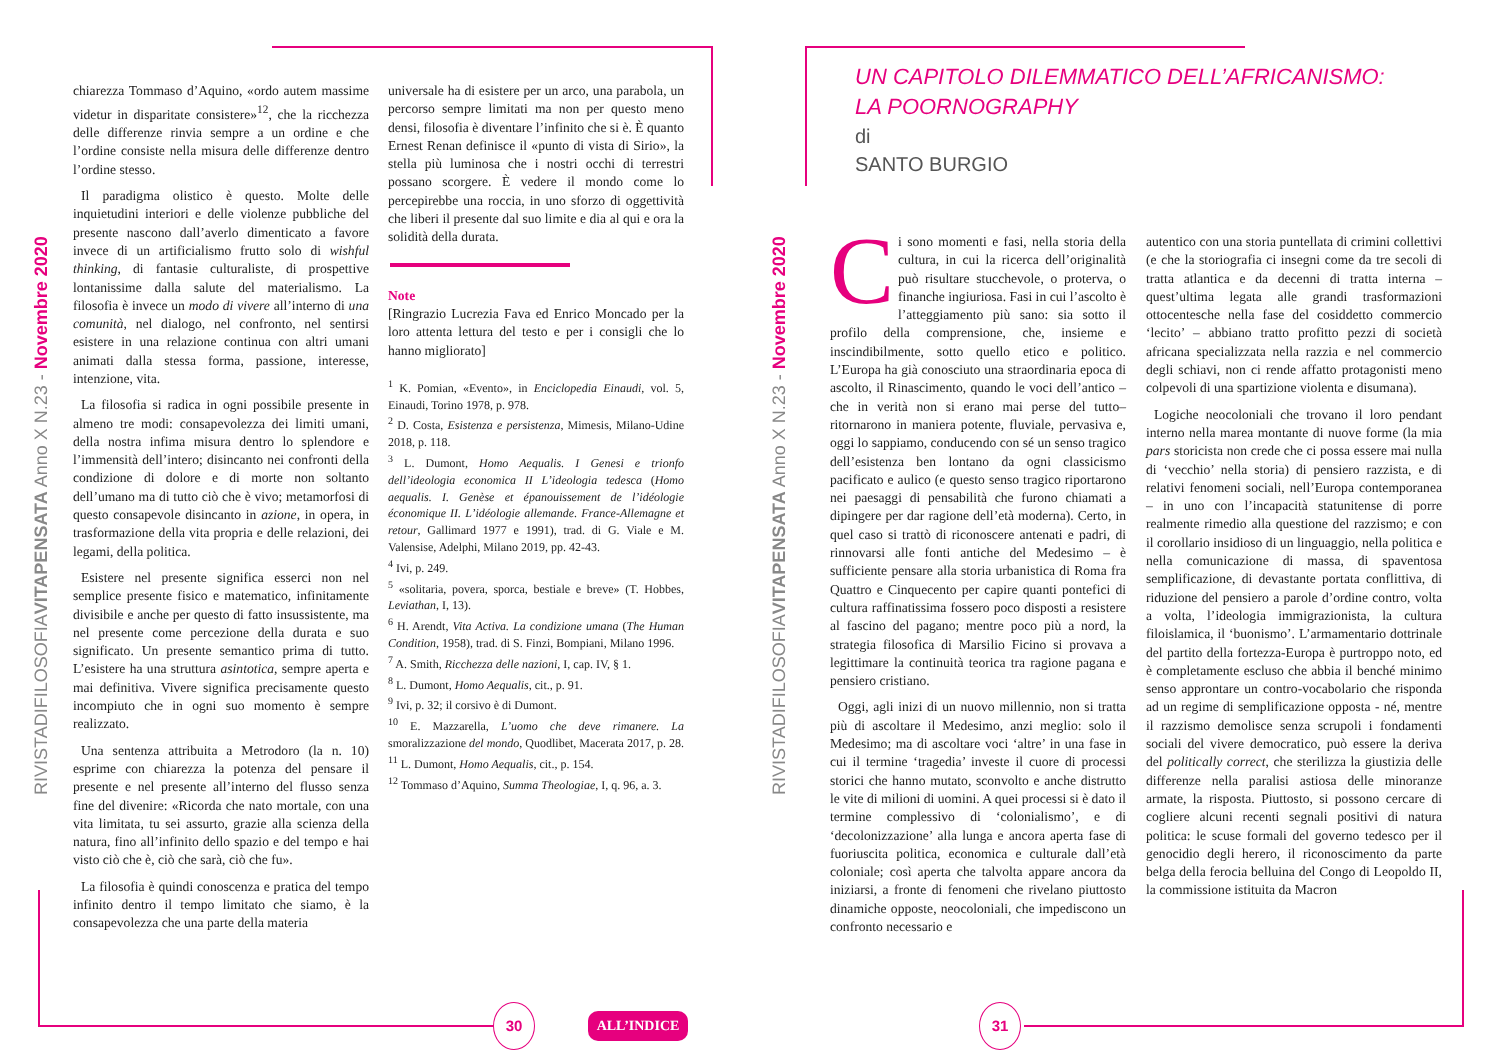RIVISTADIFILOSOFIAVITAPENSATA Anno X N.23 - Novembre 2020 RIVISTADIFILOSOFIAVITAPENSATA Anno X N.23 - Novembre 2020
chiarezza Tommaso d’Aquino, «ordo autem massime videtur in disparitate consistere»<sup>12</sup>, che la ricchezza delle differenze rinvia sempre a un ordine e che l’ordine consiste nella misura delle differenze dentro l’ordine stesso.
Il paradigma olistico è questo. Molte delle inquietudini interiori e delle violenze pubbliche del presente nascono dall’averlo dimenticato a favore invece di un artificialismo frutto solo di wishful thinking, di fantasie culturaliste, di prospettive lontanissime dalla salute del materialismo. La filosofia è invece un modo di vivere all’interno di una comunità, nel dialogo, nel confronto, nel sentirsi esistere in una relazione continua con altri umani animati dalla stessa forma, passione, interesse, intenzione, vita.
La filosofia si radica in ogni possibile presente in almeno tre modi: consapevolezza dei limiti umani, della nostra infima misura dentro lo splendore e l’immensità dell’intero; disincanto nei confronti della condizione di dolore e di morte non soltanto dell’umano ma di tutto ciò che è vivo; metamorfosi di questo consapevole disincanto in azione, in opera, in trasformazione della vita propria e delle relazioni, dei legami, della politica.
Esistere nel presente significa esserci non nel semplice presente fisico e matematico, infinitamente divisibile e anche per questo di fatto insussistente, ma nel presente come percezione della durata e suo significato. Un presente semantico prima di tutto. L’esistere ha una struttura asintotica, sempre aperta e mai definitiva. Vivere significa precisamente questo incompiuto che in ogni suo momento è sempre realizzato.
Una sentenza attribuita a Metrodoro (la n. 10) esprime con chiarezza la potenza del pensare il presente e nel presente all’interno del flusso senza fine del divenire: «Ricorda che nato mortale, con una vita limitata, tu sei assurto, grazie alla scienza della natura, fino all’infinito dello spazio e del tempo e hai visto ciò che è, ciò che sarà, ciò che fu».
La filosofia è quindi conoscenza e pratica del tempo infinito dentro il tempo limitato che siamo, è la consapevolezza che una parte della materia
universale ha di esistere per un arco, una parabola, un percorso sempre limitati ma non per questo meno densi, filosofia è diventare l’infinito che si è. È quanto Ernest Renan definisce il «punto di vista di Sirio», la stella più luminosa che i nostri occhi di terrestri possano scorgere. È vedere il mondo come lo percepirebbe una roccia, in uno sforzo di oggettività che liberi il presente dal suo limite e dia al qui e ora la solidità della durata.
Note
[Ringrazio Lucrezia Fava ed Enrico Moncado per la loro attenta lettura del testo e per i consigli che lo hanno migliorato]
<sup>1</sup> K. Pomian, «Evento», in Enciclopedia Einaudi, vol. 5, Einaudi, Torino 1978, p. 978.
<sup>2</sup> D. Costa, Esistenza e persistenza, Mimesis, Milano-Udine 2018, p. 118.
<sup>3</sup> L. Dumont, Homo Aequalis. I Genesi e trionfo dell’ideologia economica II L’ideologia tedesca (Homo aequalis. I. Genèse et épanouissement de l’idéologie économique II. L’idéologie allemande. France-Allemagne et retour, Gallimard 1977 e 1991), trad. di G. Viale e M. Valensise, Adelphi, Milano 2019, pp. 42-43.
<sup>4</sup> Ivi, p. 249.
<sup>5</sup> «solitaria, povera, sporca, bestiale e breve» (T. Hobbes, Leviathan, I, 13).
<sup>6</sup> H. Arendt, Vita Activa. La condizione umana (The Human Condition, 1958), trad. di S. Finzi, Bompiani, Milano 1996.
<sup>7</sup> A. Smith, Ricchezza delle nazioni, I, cap. IV, § 1.
<sup>8</sup> L. Dumont, Homo Aequalis, cit., p. 91.
<sup>9</sup> Ivi, p. 32; il corsivo è di Dumont.
<sup>10</sup> E. Mazzarella, L’uomo che deve rimanere. La smoralizzazione del mondo, Quodlibet, Macerata 2017, p. 28.
<sup>11</sup> L. Dumont, Homo Aequalis, cit., p. 154.
<sup>12</sup> Tommaso d’Aquino, Summa Theologiae, I, q. 96, a. 3.
UN CAPITOLO DILEMMATICO DELL’AFRICANISMO:
LA POORNOGRAPHY
di
SANTO BURGIO
Ci sono momenti e fasi, nella storia della cultura, in cui la ricerca dell’originalità può risultare stucchevole, o proterva, o finanche ingiuriosa. Fasi in cui l’ascolto è l’atteggiamento più sano: sia sotto il profilo della comprensione, che, insieme e inscindibilmente, sotto quello etico e politico. L’Europa ha già conosciuto una straordinaria epoca di ascolto, il Rinascimento, quando le voci dell’antico – che in verità non si erano mai perse del tutto– ritornarono in maniera potente, fluviale, pervasiva e, oggi lo sappiamo, conducendo con sé un senso tragico dell’esistenza ben lontano da ogni classicismo pacificato e aulico (e questo senso tragico riportarono nei paesaggi di pensabilità che furono chiamati a dipingere per dar ragione dell’età moderna). Certo, in quel caso si trattò di riconoscere antenati e padri, di rinnovarsi alle fonti antiche del Medesimo – è sufficiente pensare alla storia urbanistica di Roma fra Quattro e Cinquecento per capire quanti pontefici di cultura raffinatissima fossero poco disposti a resistere al fascino del pagano; mentre poco più a nord, la strategia filosofica di Marsilio Ficino si provava a legittimare la continuità teorica tra ragione pagana e pensiero cristiano.
Oggi, agli inizi di un nuovo millennio, non si tratta più di ascoltare il Medesimo, anzi meglio: solo il Medesimo; ma di ascoltare voci ‘altre’ in una fase in cui il termine ‘tragedia’ investe il cuore di processi storici che hanno mutato, sconvolto e anche distrutto le vite di milioni di uomini. A quei processi si è dato il termine complessivo di ‘colonialismo’, e di ‘decolonizzazione’ alla lunga e ancora aperta fase di fuoriuscita politica, economica e culturale dall’età coloniale; così aperta che talvolta appare ancora da iniziarsi, a fronte di fenomeni che rivelano piuttosto dinamiche opposte, neocoloniali, che impediscono un confronto necessario e
autentico con una storia puntellata di crimini collettivi (e che la storiografia ci insegni come da tre secoli di tratta atlantica e da decenni di tratta interna – quest’ultima legata alle grandi trasformazioni ottocentesche nella fase del cosiddetto commercio ‘lecito’ – abbiano tratto profitto pezzi di società africana specializzata nella razzia e nel commercio degli schiavi, non ci rende affatto protagonisti meno colpevoli di una spartizione violenta e disumana).
Logiche neocoloniali che trovano il loro pendant interno nella marea montante di nuove forme (la mia pars storicista non crede che ci possa essere mai nulla di ‘vecchio’ nella storia) di pensiero razzista, e di relativi fenomeni sociali, nell’Europa contemporanea – in uno con l’incapacità statunitense di porre realmente rimedio alla questione del razzismo; e con il corollario insidioso di un linguaggio, nella politica e nella comunicazione di massa, di spaventosa semplificazione, di devastante portata conflittiva, di riduzione del pensiero a parole d’ordine contro, volta a volta, l’ideologia immigrazionista, la cultura filoislamica, il ‘buonismo’. L’armamentario dottrinale del partito della fortezza-Europa è purtroppo noto, ed è completamente escluso che abbia il benché minimo senso approntare un contro-vocabolario che risponda ad un regime di semplificazione opposta - né, mentre il razzismo demolisce senza scrupoli i fondamenti sociali del vivere democratico, può essere la deriva del politically correct, che sterilizza la giustizia delle differenze nella paralisi astiosa delle minoranze armate, la risposta. Piuttosto, si possono cercare di cogliere alcuni recenti segnali positivi di natura politica: le scuse formali del governo tedesco per il genocidio degli herero, il riconoscimento da parte belga della ferocia belluina del Congo di Leopoldo II, la commissione istituita da Macron
30 ALL’INDICE 31